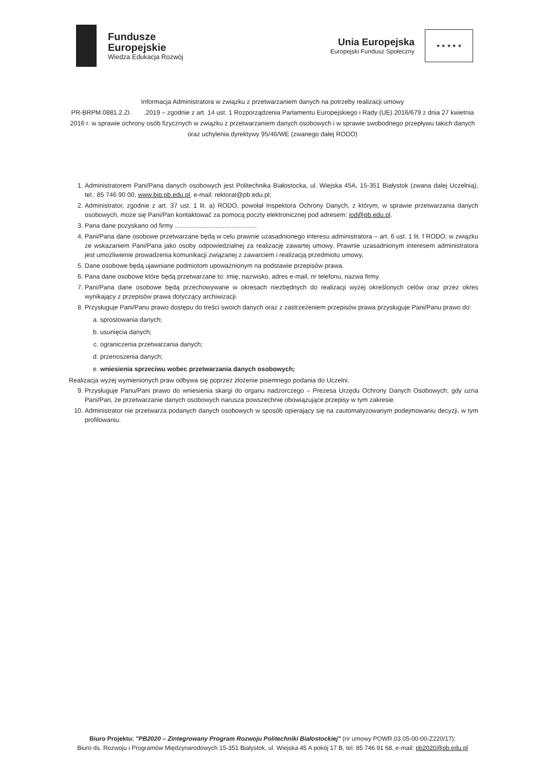Fundusze
Europejskie
Wiedza Edukacja Rozwój
Unia Europejska
Europejski Fundusz Społeczny
★ ★ ★ ★ ★
Informacja Administratora w związku z przetwarzaniem danych na potrzeby realizacji umowy
PR-BRPM.0881.2.ZI. .2019 – zgodnie z art. 14 ust. 1 Rozporządzenia Parlamentu Europejskiego i Rady (UE) 2016/679 z dnia 27 kwietnia 2016 r. w sprawie ochrony osób fizycznych w związku z przetwarzaniem danych osobowych i w sprawie swobodnego przepływu takich danych oraz uchylenia dyrektywy 95/46/WE (zwanego dalej RODO)
1. Administratorem Pani/Pana danych osobowych jest Politechnika Białostocka, ul. Wiejska 45A, 15-351 Białystok (zwana dalej Uczelnią), tel.: 85 746 90 00, www.bip.pb.edu.pl, e-mail: rektorat@pb.edu.pl;
2. Administrator, zgodnie z art. 37 ust. 1 lit. a) RODO, powołał Inspektora Ochrony Danych, z którym, w sprawie przetwarzania danych osobowych, może się Pani/Pan kontaktować za pomocą poczty elektronicznej pod adresem: iod@pb.edu.pl.
3. Pana dane pozyskano od firmy ..............................................
4. Pani/Pana dane osobowe przetwarzane będą w celu prawnie uzasadnionego interesu administratora – art. 6 ust. 1 lit. f RODO, w związku ze wskazaniem Pani/Pana jako osoby odpowiedzialnej za realizację zawartej umowy. Prawnie uzasadnionym interesem administratora jest umożliwienie prowadzenia komunikacji związanej z zawarciem i realizacją przedmiotu umowy,
5. Dane osobowe będą ujawniane podmiotom upoważnionym na podstawie przepisów prawa.
6. Pana dane osobowe które będą przetwarzane to: imię, nazwisko, adres e-mail, nr telefonu, nazwa firmy.
7. Pani/Pana dane osobowe będą przechowywane w okresach niezbędnych do realizacji wyżej określonych celów oraz przez okres wynikający z przepisów prawa dotyczący archiwizacji.
8. Przysługuje Pani/Panu prawo dostępu do treści swoich danych oraz z zastrzeżeniem przepisów prawa przysługuje Pani/Panu prawo do:
a. sprostowania danych;
b. usunięcia danych;
c. ograniczenia przetwarzania danych;
d. przenoszenia danych;
e. wniesienia sprzeciwu wobec przetwarzania danych osobowych;
Realizacja wyżej wymienionych praw odbywa się poprzez złożenie pisemnego podania do Uczelni.
9. Przysługuje Panu/Pani prawo do wniesienia skargi do organu nadzorczego – Prezesa Urzędu Ochrony Danych Osobowych, gdy uzna Pani/Pan, że przetwarzanie danych osobowych narusza powszechnie obowiązujące przepisy w tym zakresie.
10. Administrator nie przetwarza podanych danych osobowych w sposób opierający się na zautomatyzowanym podejmowaniu decyzji, w tym profilowaniu.
Biuro Projektu: "PB2020 – Zintegrowany Program Rozwoju Politechniki Białostockiej" (nr umowy POWR.03.05-00-00-Z220/17):
Biuro ds. Rozwoju i Programów Międzynarodowych 15-351 Białystok, ul. Wiejska 45 A pokój 17 B, tel. 85 746 91 68, e-mail: pb2020@pb.edu.pl